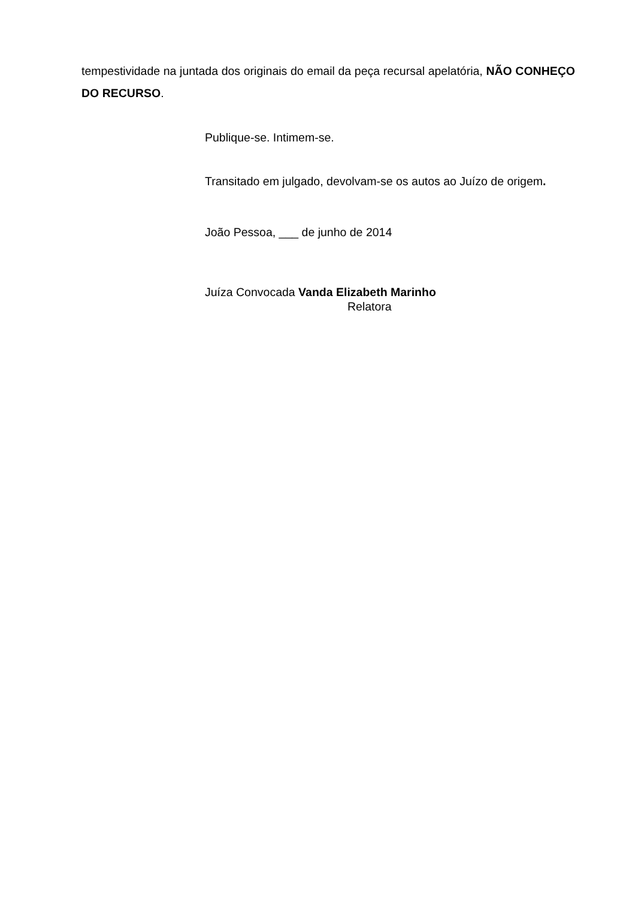tempestividade na juntada dos originais do email da peça recursal apelatória, NÃO CONHEÇO DO RECURSO.
Publique-se. Intimem-se.
Transitado em julgado, devolvam-se os autos ao Juízo de origem.
João Pessoa, ___ de junho de 2014
Juíza Convocada Vanda Elizabeth Marinho
Relatora